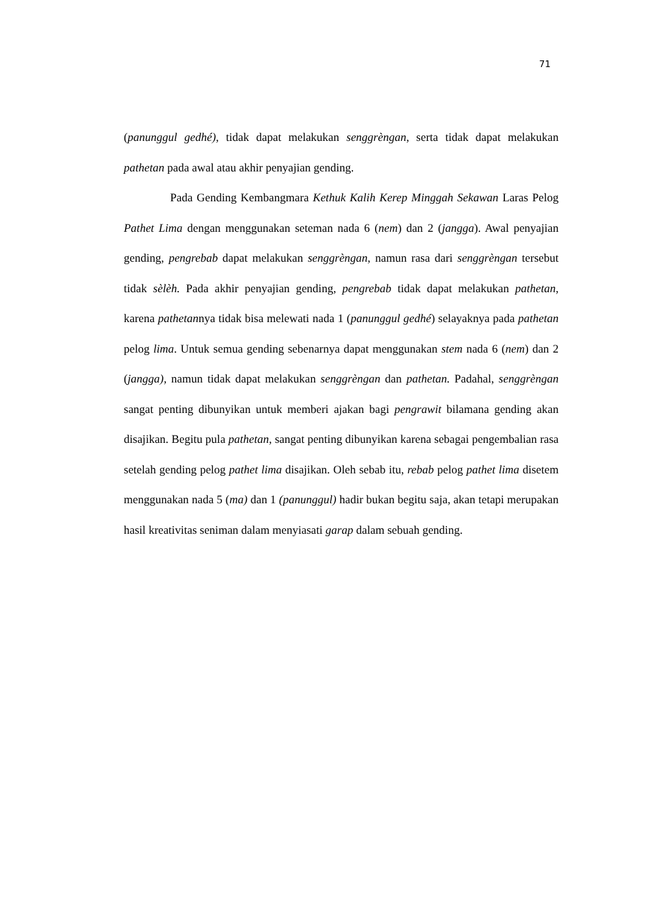71
(panunggul gedhé), tidak dapat melakukan senggrèngan, serta tidak dapat melakukan pathetan pada awal atau akhir penyajian gending.
Pada Gending Kembangmara Kethuk Kalih Kerep Minggah Sekawan Laras Pelog Pathet Lima dengan menggunakan seteman nada 6 (nem) dan 2 (jangga). Awal penyajian gending, pengrebab dapat melakukan senggrèngan, namun rasa dari senggrèngan tersebut tidak sèlèh. Pada akhir penyajian gending, pengrebab tidak dapat melakukan pathetan, karena pathetannya tidak bisa melewati nada 1 (panunggul gedhé) selayaknya pada pathetan pelog lima. Untuk semua gending sebenarnya dapat menggunakan stem nada 6 (nem) dan 2 (jangga), namun tidak dapat melakukan senggrèngan dan pathetan. Padahal, senggrèngan sangat penting dibunyikan untuk memberi ajakan bagi pengrawit bilamana gending akan disajikan. Begitu pula pathetan, sangat penting dibunyikan karena sebagai pengembalian rasa setelah gending pelog pathet lima disajikan. Oleh sebab itu, rebab pelog pathet lima disetem menggunakan nada 5 (ma) dan 1 (panunggul) hadir bukan begitu saja, akan tetapi merupakan hasil kreativitas seniman dalam menyiasati garap dalam sebuah gending.